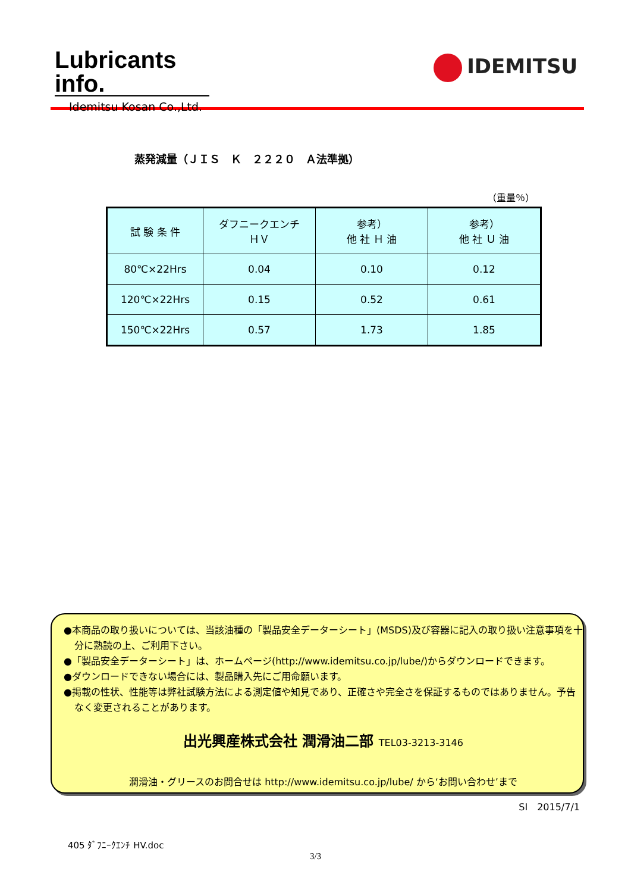Lubricants info.
Idemitsu Kosan Co.,Ltd.
IDEMITSU
蒸発減量（ＪＩＳ　Ｋ　２２２０　Ａ法準拠）
（重量％）
| 試 験 条 件 | ダフニークエンチ ＨＶ | 参考） 他 社 Ｈ 油 | 参考） 他 社 Ｕ 油 |
| --- | --- | --- | --- |
| 80℃×22Hrs | 0.04 | 0.10 | 0.12 |
| 120℃×22Hrs | 0.15 | 0.52 | 0.61 |
| 150℃×22Hrs | 0.57 | 1.73 | 1.85 |
●本商品の取り扱いについては、当該油種の「製品安全データーシート」(MSDS)及び容器に記入の取り扱い注意事項を十分に熟読の上、ご利用下さい。
●「製品安全データーシート」は、ホームページ(http://www.idemitsu.co.jp/lube/)からダウンロードできます。
●ダウンロードできない場合には、製品購入先にご用命願います。
●掲載の性状、性能等は弊社試験方法による測定値や知見であり、正確さや完全さを保証するものではありません。予告なく変更されることがあります。
出光興産株式会社 潤滑油二部 TEL03-3213-3146
潤滑油・グリースのお問合せは http://www.idemitsu.co.jp/lube/ から‘お問い合わせ’まで
SI　2015/7/1
405 ﾀﾞﾌﾆｰｸｴﾝﾁ HV.doc
3/3